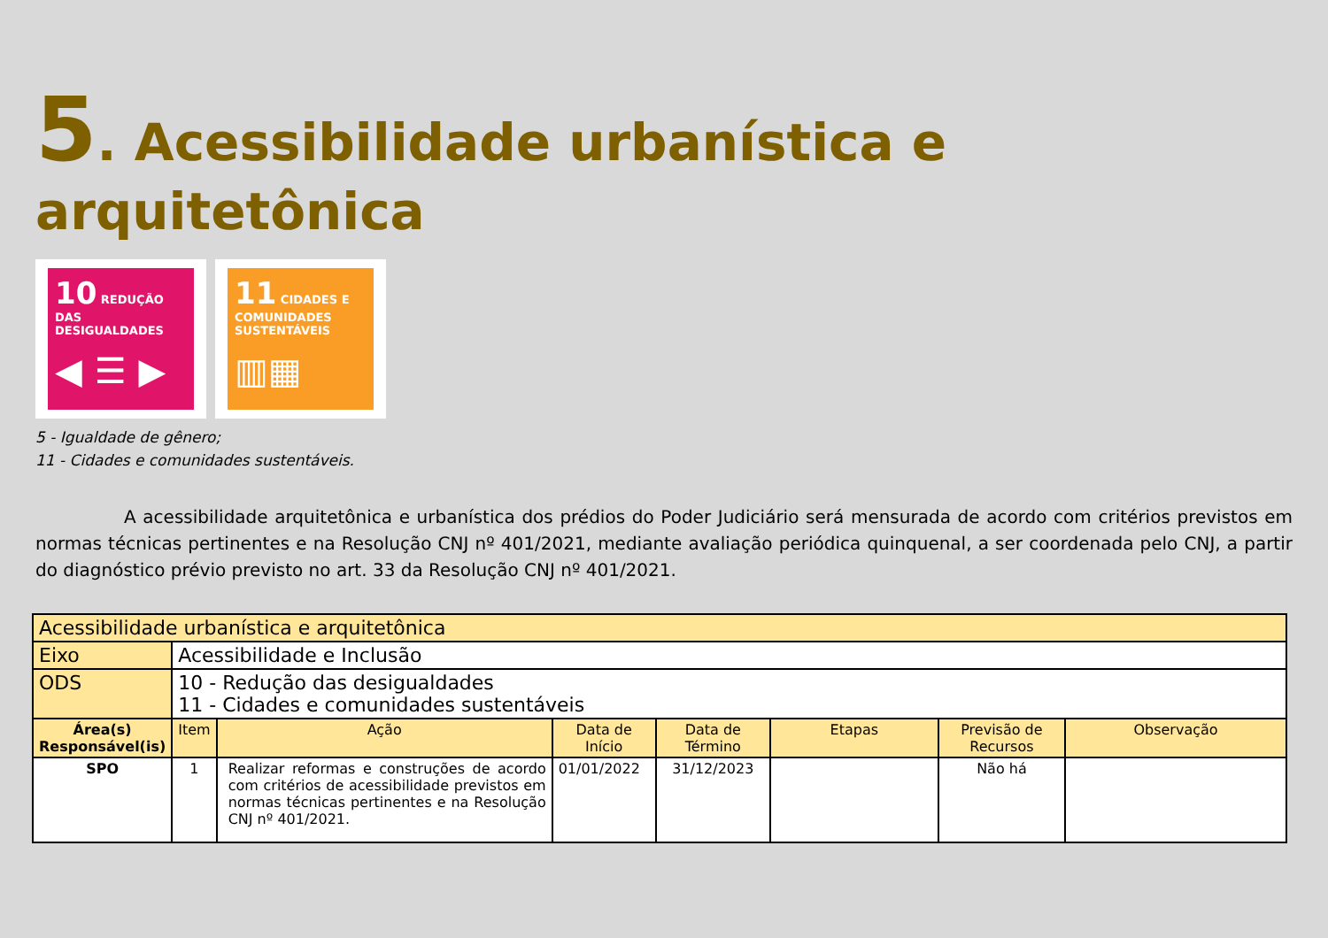5. Acessibilidade urbanística e arquitetônica
10 REDUÇÃO DAS DESIGUALDADES
◀ ☰ ▶
11 CIDADES E COMUNIDADES SUSTENTÁVEIS
▥▦
5 - Igualdade de gênero;
11 - Cidades e comunidades sustentáveis.
     A acessibilidade arquitetônica e urbanística dos prédios do Poder Judiciário será mensurada de acordo com critérios previstos em normas técnicas pertinentes e na Resolução CNJ nº 401/2021, mediante avaliação periódica quinquenal, a ser coordenada pelo CNJ, a partir do diagnóstico prévio previsto no art. 33 da Resolução CNJ nº 401/2021.
| Acessibilidade urbanística e arquitetônica | | | | | | | |
| Eixo | Acessibilidade e Inclusão | | | | | | |
| ODS | 10 - Redução das desigualdades 11 - Cidades e comunidades sustentáveis | | | | | | |
| Área(s) Responsável(is) | Item | Ação | Data de Início | Data de Término | Etapas | Previsão de Recursos | Observação |
| SPO | 1 | Realizar reformas e construções de acordo com critérios de acessibilidade previstos em normas técnicas pertinentes e na Resolução CNJ nº 401/2021. | 01/01/2022 | 31/12/2023 | | Não há | |